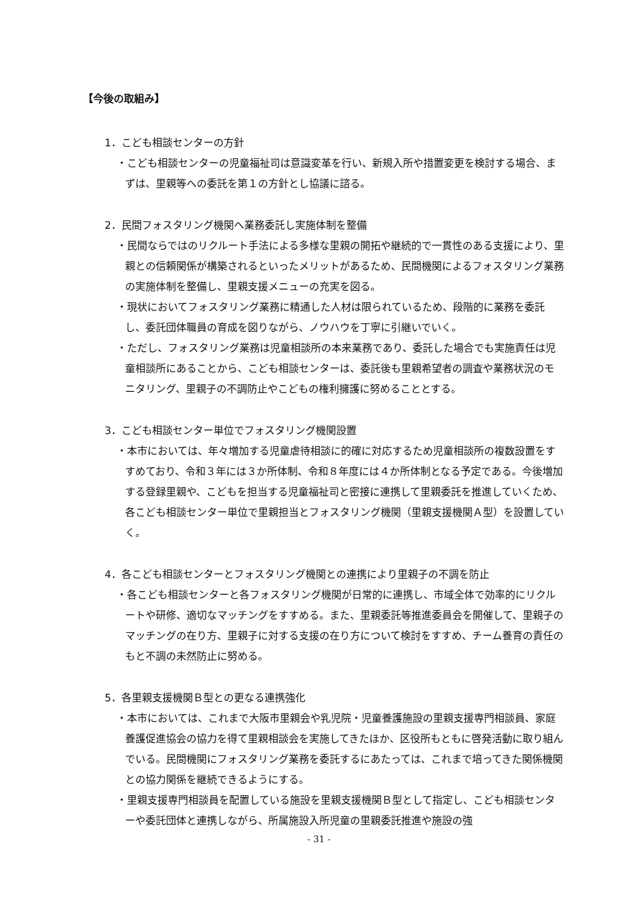【今後の取組み】
1．こども相談センターの方針
・こども相談センターの児童福祉司は意識変革を行い、新規入所や措置変更を検討する場合、まずは、里親等への委託を第１の方針とし協議に諮る。
2．民間フォスタリング機関へ業務委託し実施体制を整備
・民間ならではのリクルート手法による多様な里親の開拓や継続的で一貫性のある支援により、里親との信頼関係が構築されるといったメリットがあるため、民間機関によるフォスタリング業務の実施体制を整備し、里親支援メニューの充実を図る。
・現状においてフォスタリング業務に精通した人材は限られているため、段階的に業務を委託し、委託団体職員の育成を図りながら、ノウハウを丁寧に引継いでいく。
・ただし、フォスタリング業務は児童相談所の本来業務であり、委託した場合でも実施責任は児童相談所にあることから、こども相談センターは、委託後も里親希望者の調査や業務状況のモニタリング、里親子の不調防止やこどもの権利擁護に努めることとする。
3．こども相談センター単位でフォスタリング機関設置
・本市においては、年々増加する児童虐待相談に的確に対応するため児童相談所の複数設置をすすめており、令和３年には３か所体制、令和８年度には４か所体制となる予定である。今後増加する登録里親や、こどもを担当する児童福祉司と密接に連携して里親委託を推進していくため、各こども相談センター単位で里親担当とフォスタリング機関（里親支援機関Ａ型）を設置していく。
4．各こども相談センターとフォスタリング機関との連携により里親子の不調を防止
・各こども相談センターと各フォスタリング機関が日常的に連携し、市域全体で効率的にリクルートや研修、適切なマッチングをすすめる。また、里親委託等推進委員会を開催して、里親子のマッチングの在り方、里親子に対する支援の在り方について検討をすすめ、チーム養育の責任のもと不調の未然防止に努める。
5．各里親支援機関Ｂ型との更なる連携強化
・本市においては、これまで大阪市里親会や乳児院・児童養護施設の里親支援専門相談員、家庭養護促進協会の協力を得て里親相談会を実施してきたほか、区役所もともに啓発活動に取り組んでいる。民間機関にフォスタリング業務を委託するにあたっては、これまで培ってきた関係機関との協力関係を継続できるようにする。
・里親支援専門相談員を配置している施設を里親支援機関Ｂ型として指定し、こども相談センターや委託団体と連携しながら、所属施設入所児童の里親委託推進や施設の強
- 31 -